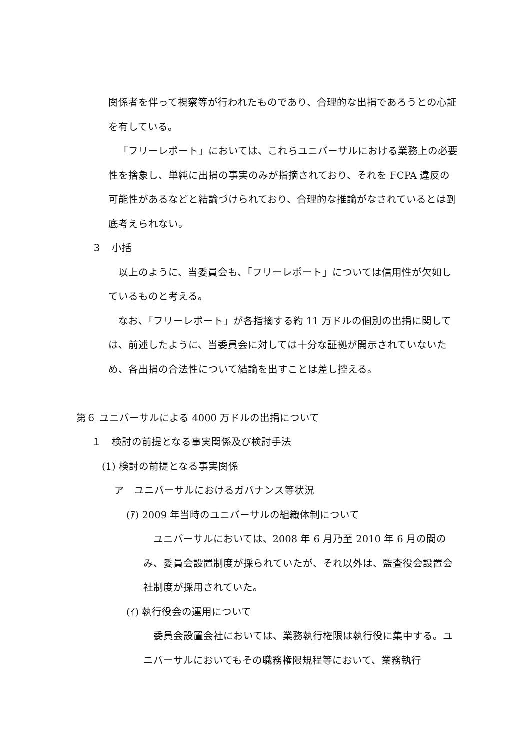関係者を伴って視察等が行われたものであり、合理的な出捐であろうとの心証を有している。
「フリーレポート」においては、これらユニバーサルにおける業務上の必要性を捨象し、単純に出捐の事実のみが指摘されており、それを FCPA 違反の可能性があるなどと結論づけられており、合理的な推論がなされているとは到底考えられない。
３　小括
以上のように、当委員会も、「フリーレポート」については信用性が欠如しているものと考える。
なお、「フリーレポート」が各指摘する約 11 万ドルの個別の出捐に関しては、前述したように、当委員会に対しては十分な証拠が開示されていないため、各出捐の合法性について結論を出すことは差し控える。
第６ ユニバーサルによる 4000 万ドルの出捐について
１　検討の前提となる事実関係及び検討手法
(1) 検討の前提となる事実関係
ア　ユニバーサルにおけるガバナンス等状況
(ｱ) 2009 年当時のユニバーサルの組織体制について
ユニバーサルにおいては、2008 年 6 月乃至 2010 年 6 月の間のみ、委員会設置制度が採られていたが、それ以外は、監査役会設置会社制度が採用されていた。
(ｲ) 執行役会の運用について
委員会設置会社においては、業務執行権限は執行役に集中する。ユニバーサルにおいてもその職務権限規程等において、業務執行